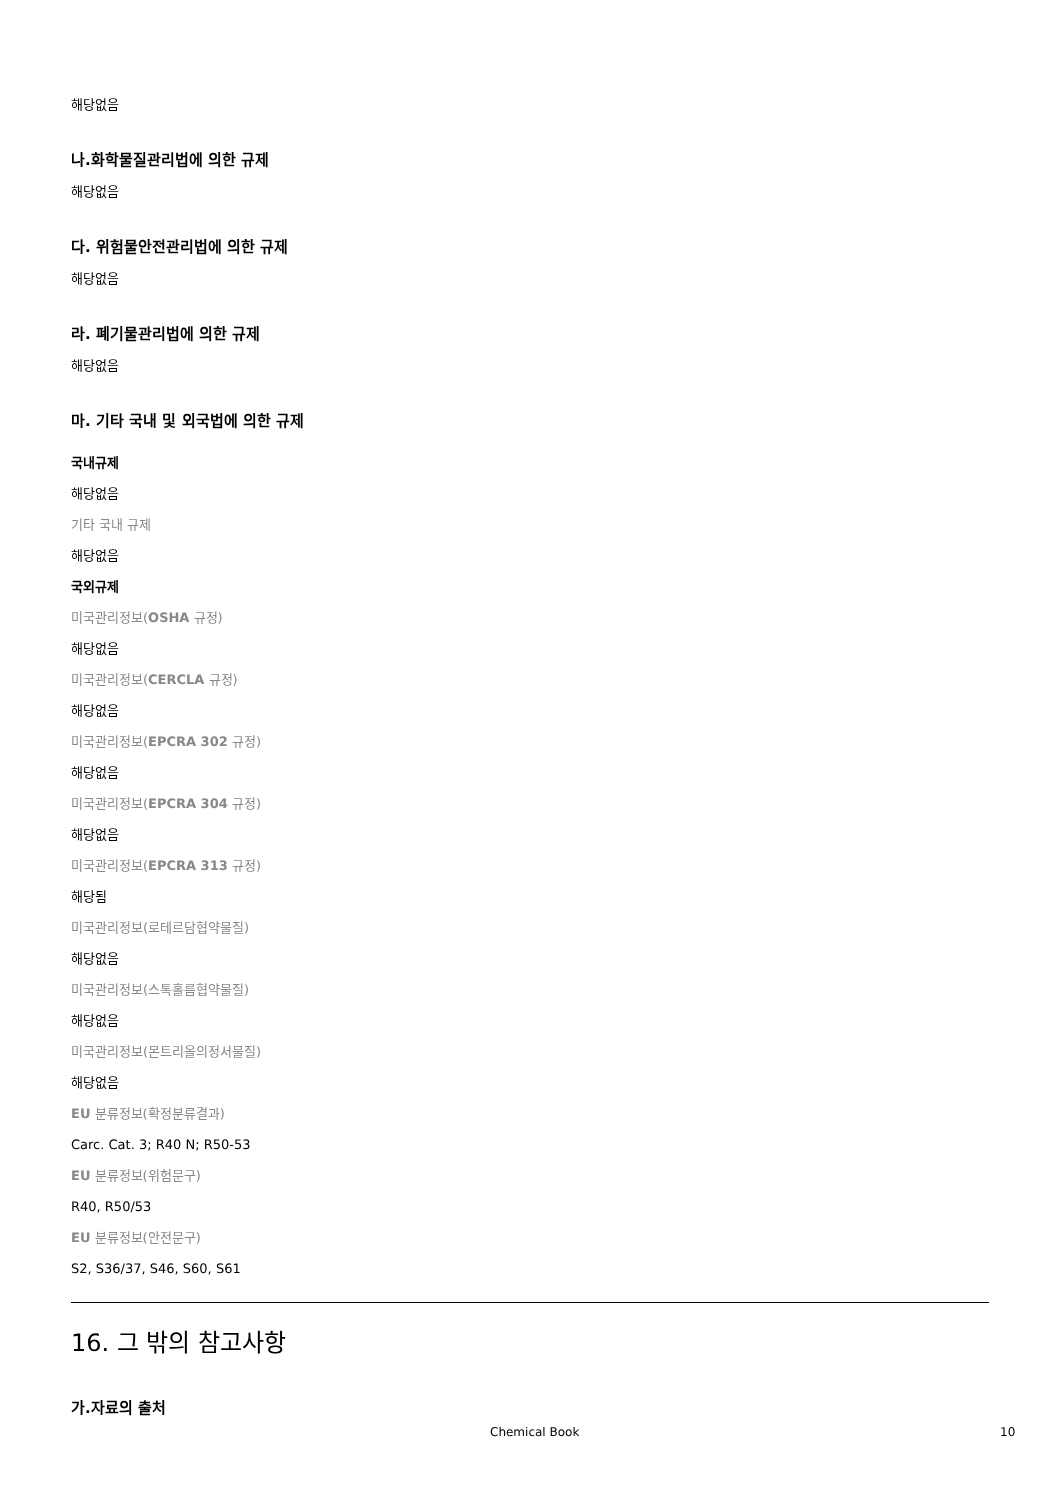해당없음
나.화학물질관리법에 의한 규제
해당없음
다. 위험물안전관리법에 의한 규제
해당없음
라. 폐기물관리법에 의한 규제
해당없음
마. 기타 국내 및 외국법에 의한 규제
국내규제
해당없음
기타 국내 규제
해당없음
국외규제
미국관리정보(OSHA 규정)
해당없음
미국관리정보(CERCLA 규정)
해당없음
미국관리정보(EPCRA 302 규정)
해당없음
미국관리정보(EPCRA 304 규정)
해당없음
미국관리정보(EPCRA 313 규정)
해당됨
미국관리정보(로테르담협약물질)
해당없음
미국관리정보(스톡홀름협약물질)
해당없음
미국관리정보(몬트리올의정서물질)
해당없음
EU 분류정보(확정분류결과)
Carc. Cat. 3; R40 N; R50-53
EU 분류정보(위험문구)
R40, R50/53
EU 분류정보(안전문구)
S2, S36/37, S46, S60, S61
16. 그 밖의 참고사항
가.자료의 출처
Chemical Book 10